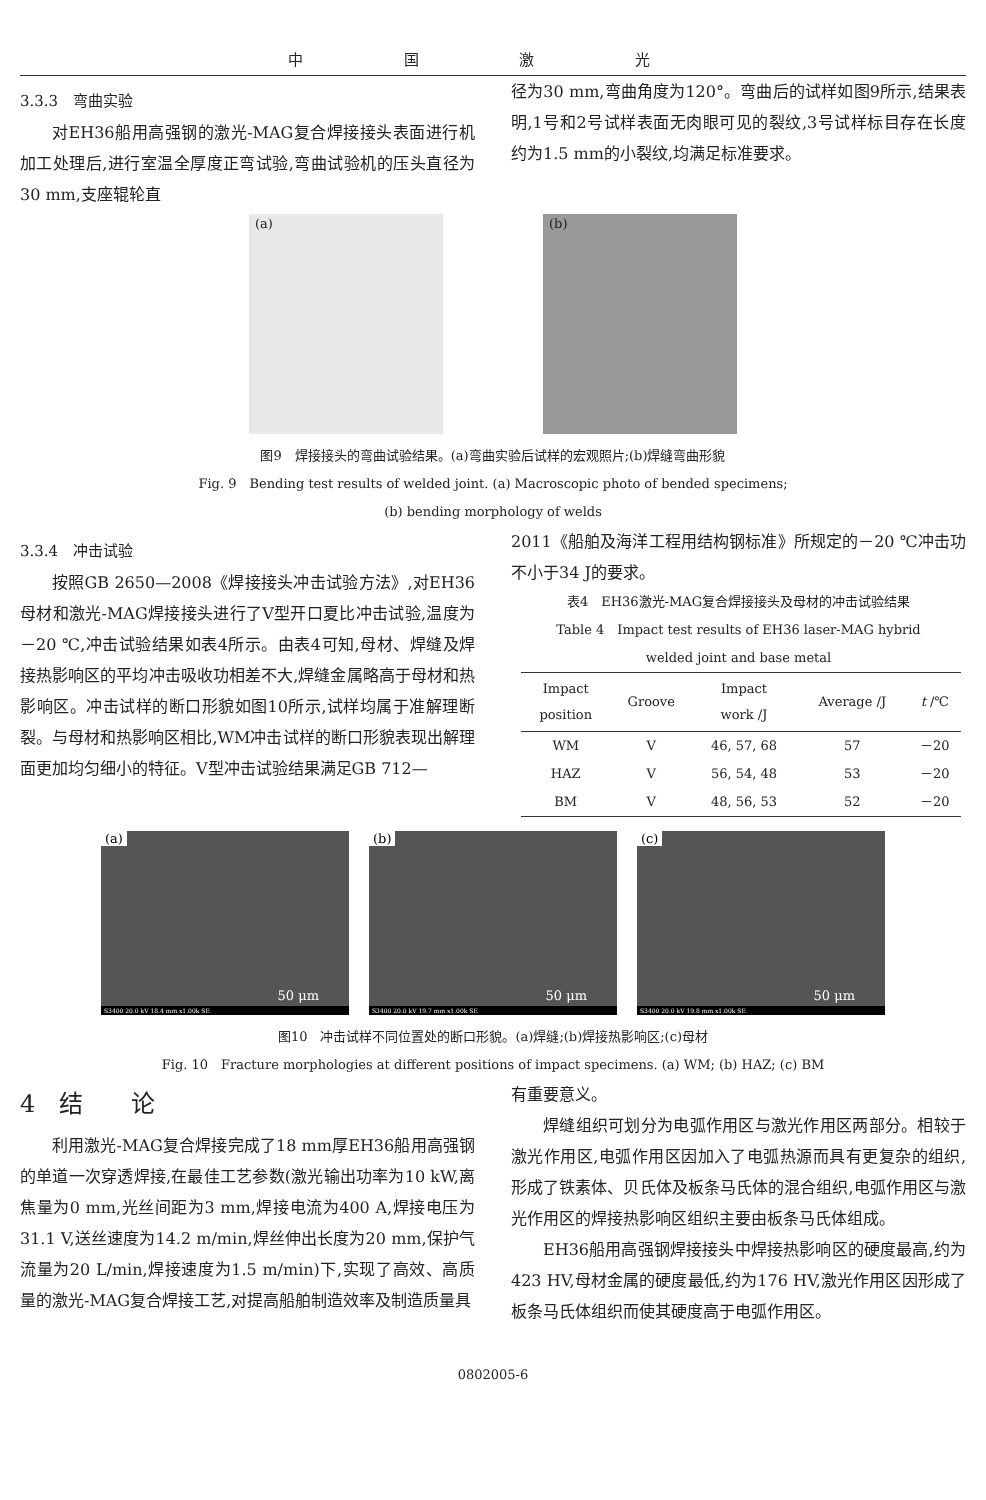中 国 激 光
3.3.3　弯曲实验
对EH36船用高强钢的激光-MAG复合焊接接头表面进行机加工处理后,进行室温全厚度正弯试验,弯曲试验机的压头直径为30 mm,支座辊轮直
径为30 mm,弯曲角度为120°。弯曲后的试样如图9所示,结果表明,1号和2号试样表面无肉眼可见的裂纹,3号试样标目存在长度约为1.5 mm的小裂纹,均满足标准要求。
(a)
(b)
图9　焊接接头的弯曲试验结果。(a)弯曲实验后试样的宏观照片;(b)焊缝弯曲形貌
Fig. 9　Bending test results of welded joint. (a) Macroscopic photo of bended specimens;
(b) bending morphology of welds
3.3.4　冲击试验
按照GB 2650—2008《焊接接头冲击试验方法》,对EH36母材和激光-MAG焊接接头进行了V型开口夏比冲击试验,温度为－20 ℃,冲击试验结果如表4所示。由表4可知,母材、焊缝及焊接热影响区的平均冲击吸收功相差不大,焊缝金属略高于母材和热影响区。冲击试样的断口形貌如图10所示,试样均属于准解理断裂。与母材和热影响区相比,WM冲击试样的断口形貌表现出解理面更加均匀细小的特征。V型冲击试验结果满足GB 712—
2011《船舶及海洋工程用结构钢标准》所规定的－20 ℃冲击功不小于34 J的要求。
表4　EH36激光-MAG复合焊接接头及母材的冲击试验结果
Table 4　Impact test results of EH36 laser-MAG hybrid
welded joint and base metal
| Impact position | Groove | Impact work /J | Average /J | t /℃ |
| --- | --- | --- | --- | --- |
| WM | V | 46, 57, 68 | 57 | －20 |
| HAZ | V | 56, 54, 48 | 53 | －20 |
| BM | V | 48, 56, 53 | 52 | －20 |
(a)
50 μm
S3400 20.0 kV 18.4 mm x1.00k SE
(b)
50 μm
S3400 20.0 kV 19.7 mm x1.00k SE
(c)
50 μm
S3400 20.0 kV 19.8 mm x1.00k SE
图10　冲击试样不同位置处的断口形貌。(a)焊缝;(b)焊接热影响区;(c)母材
Fig. 10　Fracture morphologies at different positions of impact specimens. (a) WM; (b) HAZ; (c) BM
4　结　　论
利用激光-MAG复合焊接完成了18 mm厚EH36船用高强钢的单道一次穿透焊接,在最佳工艺参数(激光输出功率为10 kW,离焦量为0 mm,光丝间距为3 mm,焊接电流为400 A,焊接电压为31.1 V,送丝速度为14.2 m/min,焊丝伸出长度为20 mm,保护气流量为20 L/min,焊接速度为1.5 m/min)下,实现了高效、高质量的激光-MAG复合焊接工艺,对提高船舶制造效率及制造质量具
有重要意义。
焊缝组织可划分为电弧作用区与激光作用区两部分。相较于激光作用区,电弧作用区因加入了电弧热源而具有更复杂的组织,形成了铁素体、贝氏体及板条马氏体的混合组织,电弧作用区与激光作用区的焊接热影响区组织主要由板条马氏体组成。
EH36船用高强钢焊接接头中焊接热影响区的硬度最高,约为423 HV,母材金属的硬度最低,约为176 HV,激光作用区因形成了板条马氏体组织而使其硬度高于电弧作用区。
0802005-6